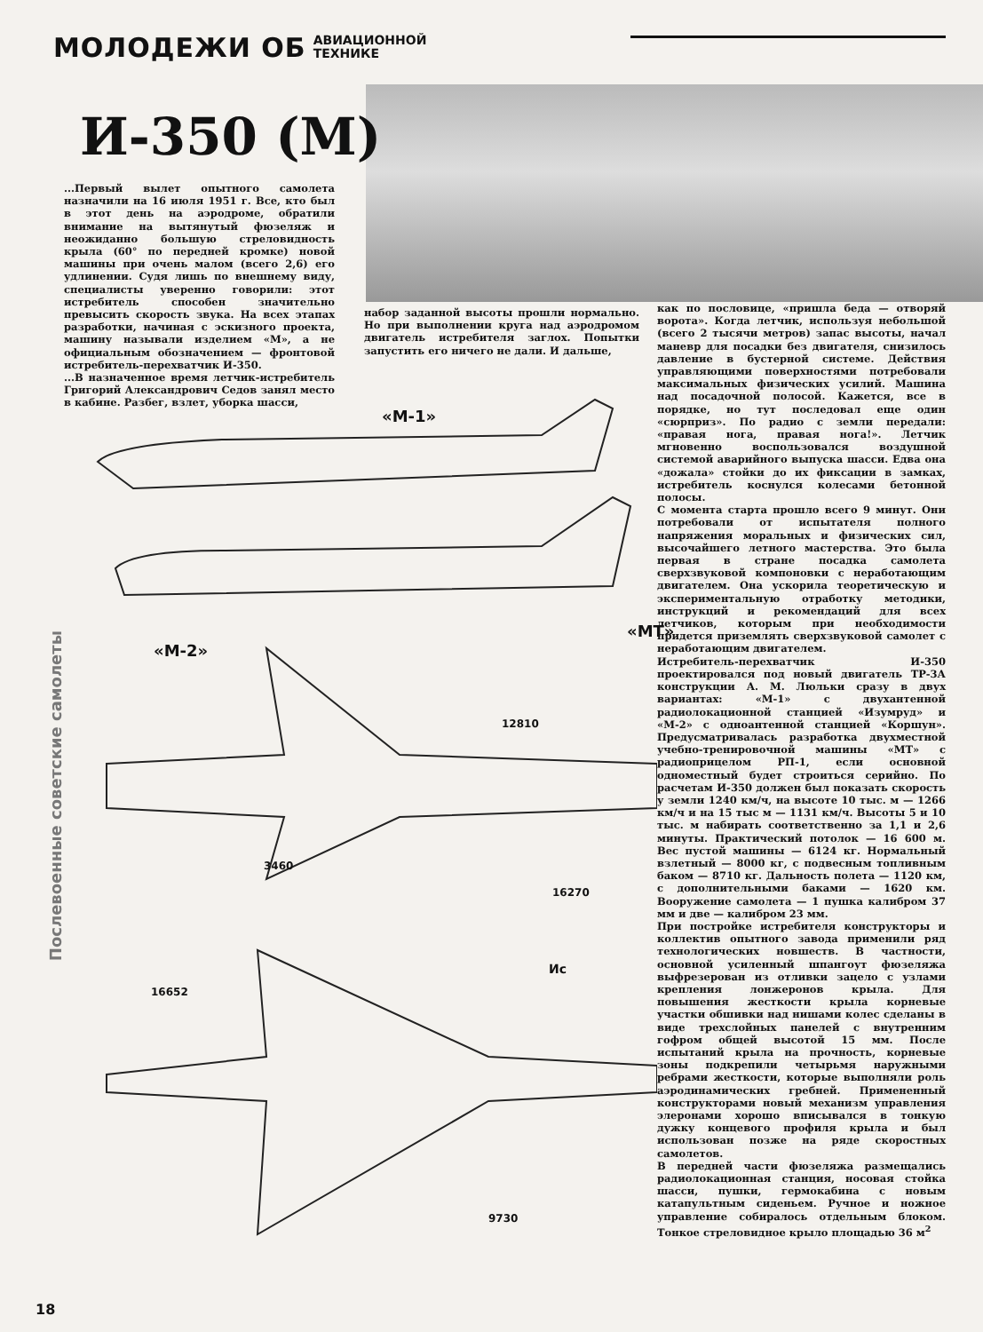МОЛОДЕЖИ ОБ АВИАЦИОННОЙ
ТЕХНИКЕ
И-350 (М)
...Первый вылет опытного самолета назначили на 16 июля 1951 г. Все, кто был в этот день на аэродроме, обратили внимание на вытянутый фюзеляж и неожиданно большую стреловидность крыла (60° по передней кромке) новой машины при очень малом (всего 2,6) его удлинении. Судя лишь по внешнему виду, специалисты уверенно говорили: этот истребитель способен значительно превысить скорость звука. На всех этапах разработки, начиная с эскизного проекта, машину называли изделием «М», а не официальным обозначением — фронтовой истребитель-перехватчик И-350.
...В назначенное время летчик-истребитель Григорий Александрович Седов занял место в кабине. Разбег, взлет, уборка шасси,
набор заданной высоты прошли нормально. Но при выполнении круга над аэродромом двигатель истребителя заглох. Попытки запустить его ничего не дали. И дальше,
как по пословице, «пришла беда — отворяй ворота». Когда летчик, используя небольшой (всего 2 тысячи метров) запас высоты, начал маневр для посадки без двигателя, снизилось давление в бустерной системе. Действия управляющими поверхностями потребовали максимальных физических усилий. Машина над посадочной полосой. Кажется, все в порядке, но тут последовал еще один «сюрприз». По радио с земли передали: «правая нога, правая нога!». Летчик мгновенно воспользовался воздушной системой аварийного выпуска шасси. Едва она «дожала» стойки до их фиксации в замках, истребитель коснулся колесами бетонной полосы.
С момента старта прошло всего 9 минут. Они потребовали от испытателя полного напряжения моральных и физических сил, высочайшего летного мастерства. Это была первая в стране посадка самолета сверхзвуковой компоновки с неработающим двигателем. Она ускорила теоретическую и экспериментальную отработку методики, инструкций и рекомендаций для всех летчиков, которым при необходимости придется приземлять сверхзвуковой самолет с неработающим двигателем.
Истребитель-перехватчик И-350 проектировался под новый двигатель ТР-3А конструкции А. М. Люльки сразу в двух вариантах: «М-1» с двухантенной радиолокационной станцией «Изумруд» и «М-2» с одноантенной станцией «Коршун». Предусматривалась разработка двухместной учебно-тренировочной машины «МТ» с радиоприцелом РП-1, если основной одноместный будет строиться серийно. По расчетам И-350 должен был показать скорость у земли 1240 км/ч, на высоте 10 тыс. м — 1266 км/ч и на 15 тыс м — 1131 км/ч. Высоты 5 и 10 тыс. м набирать соответственно за 1,1 и 2,6 минуты. Практический потолок — 16 600 м. Вес пустой машины — 6124 кг. Нормальный взлетный — 8000 кг, с подвесным топливным баком — 8710 кг. Дальность полета — 1120 км, с дополнительными баками — 1620 км. Вооружение самолета — 1 пушка калибром 37 мм и две — калибром 23 мм.
При постройке истребителя конструкторы и коллектив опытного завода применили ряд технологических новшеств. В частности, основной усиленный шпангоут фюзеляжа выфрезерован из отливки зацело с узлами крепления лонжеронов крыла. Для повышения жесткости крыла корневые участки обшивки над нишами колес сделаны в виде трехслойных панелей с внутренним гофром общей высотой 15 мм. После испытаний крыла на прочность, корневые зоны подкрепили четырьмя наружными ребрами жесткости, которые выполняли роль аэродинамических гребней. Примененный конструкторами новый механизм управления элеронами хорошо вписывался в тонкую дужку концевого профиля крыла и был использован позже на ряде скоростных самолетов.
В передней части фюзеляжа размещались радиолокационная станция, носовая стойка шасси, пушки, гермокабина с новым катапультным сиденьем. Ручное и ножное управление собиралось отдельным блоком. Тонкое стреловидное крыло площадью 36 м<sup>2</sup>
«М-1»
«М-2»
«МТ»
12810
3460
16270
Ис
16652
9730
Послевоенные советские самолеты
18